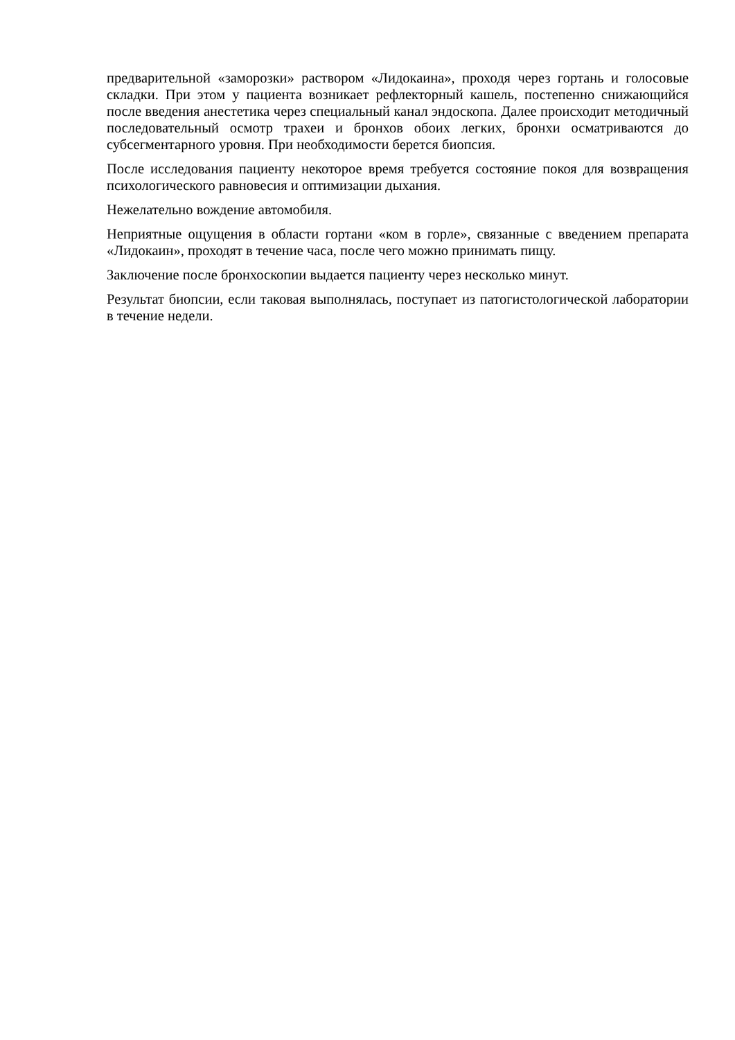предварительной «заморозки» раствором «Лидокаина», проходя через гортань и голосовые складки. При этом у пациента возникает рефлекторный кашель, постепенно снижающийся после введения анестетика через специальный канал эндоскопа. Далее происходит методичный последовательный осмотр трахеи и бронхов обоих легких, бронхи осматриваются до субсегментарного уровня. При необходимости берется биопсия.
После исследования пациенту некоторое время требуется состояние покоя для возвращения психологического равновесия и оптимизации дыхания.
Нежелательно вождение автомобиля.
Неприятные ощущения в области гортани «ком в горле», связанные с введением препарата «Лидокаин», проходят в течение часа, после чего можно принимать пищу.
Заключение после бронхоскопии выдается пациенту через несколько минут.
Результат биопсии, если таковая выполнялась, поступает из патогистологической лаборатории в течение недели.